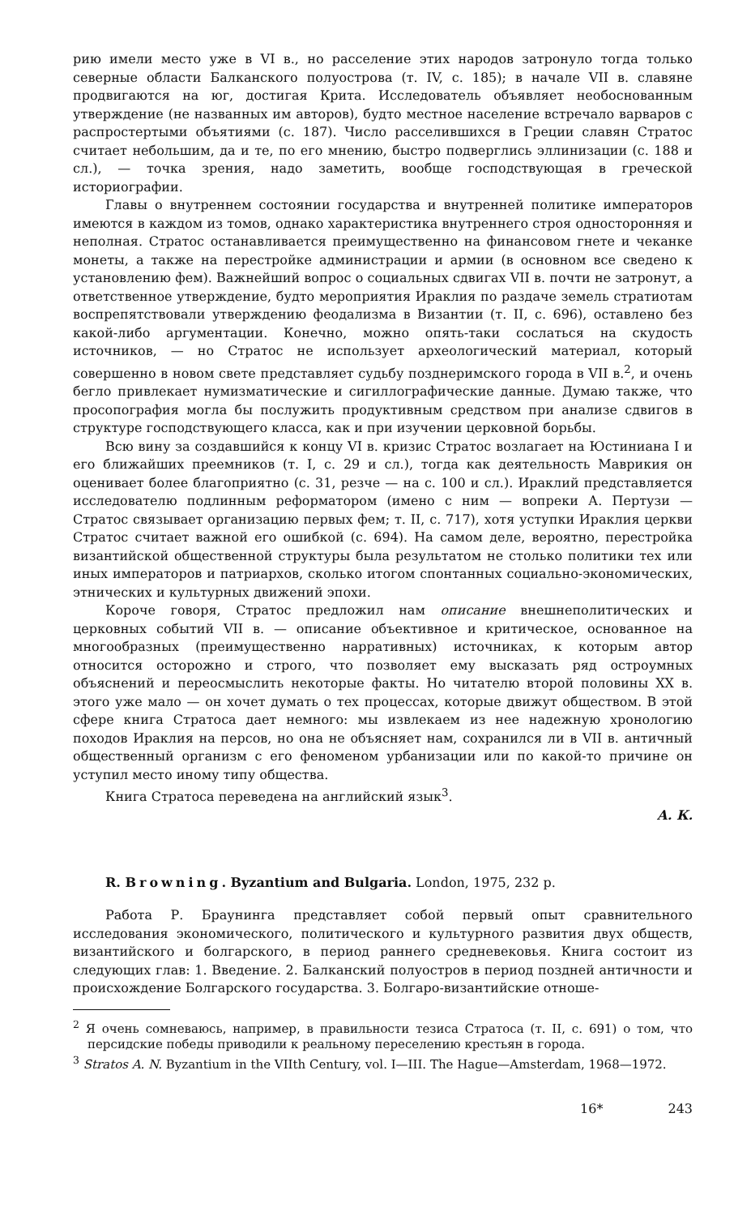рию имели место уже в VI в., но расселение этих народов затронуло тогда только северные области Балканского полуострова (т. IV, с. 185); в начале VII в. славяне продвигаются на юг, достигая Крита. Исследователь объявляет необоснованным утверждение (не названных им авторов), будто местное население встречало варваров с распростертыми объятиями (с. 187). Число расселившихся в Греции славян Стратос считает небольшим, да и те, по его мнению, быстро подверглись эллинизации (с. 188 и сл.), — точка зрения, надо заметить, вообще господствующая в греческой историографии.
Главы о внутреннем состоянии государства и внутренней политике императоров имеются в каждом из томов, однако характеристика внутреннего строя односторонняя и неполная. Стратос останавливается преимущественно на финансовом гнете и чеканке монеты, а также на перестройке администрации и армии (в основном все сведено к установлению фем). Важнейший вопрос о социальных сдвигах VII в. почти не затронут, а ответственное утверждение, будто мероприятия Ираклия по раздаче земель стратиотам воспрепятствовали утверждению феодализма в Византии (т. II, с. 696), оставлено без какой-либо аргументации. Конечно, можно опять-таки сослаться на скудость источников, — но Стратос не использует археологический материал, который совершенно в новом свете представляет судьбу позднеримского города в VII в.<sup>2</sup>, и очень бегло привлекает нумизматические и сигиллографические данные. Думаю также, что просопография могла бы послужить продуктивным средством при анализе сдвигов в структуре господствующего класса, как и при изучении церковной борьбы.
Всю вину за создавшийся к концу VI в. кризис Стратос возлагает на Юстиниана I и его ближайших преемников (т. I, с. 29 и сл.), тогда как деятельность Маврикия он оценивает более благоприятно (с. 31, резче — на с. 100 и сл.). Ираклий представляется исследователю подлинным реформатором (имено с ним — вопреки А. Пертузи — Стратос связывает организацию первых фем; т. II, с. 717), хотя уступки Ираклия церкви Стратос считает важной его ошибкой (с. 694). На самом деле, вероятно, перестройка византийской общественной структуры была результатом не столько политики тех или иных императоров и патриархов, сколько итогом спонтанных социально-экономических, этнических и культурных движений эпохи.
Короче говоря, Стратос предложил нам описание внешнеполитических и церковных событий VII в. — описание объективное и критическое, основанное на многообразных (преимущественно нарративных) источниках, к которым автор относится осторожно и строго, что позволяет ему высказать ряд остроумных объяснений и переосмыслить некоторые факты. Но читателю второй половины XX в. этого уже мало — он хочет думать о тех процессах, которые движут обществом. В этой сфере книга Стратоса дает немного: мы извлекаем из нее надежную хронологию походов Ираклия на персов, но она не объясняет нам, сохранился ли в VII в. античный общественный организм с его феноменом урбанизации или по какой-то причине он уступил место иному типу общества.
Книга Стратоса переведена на английский язык<sup>3</sup>.
А. К.
R. Browning. Byzantium and Bulgaria. London, 1975, 232 p.
Работа Р. Браунинга представляет собой первый опыт сравнительного исследования экономического, политического и культурного развития двух обществ, византийского и болгарского, в период раннего средневековья. Книга состоит из следующих глав: 1. Введение. 2. Балканский полуостров в период поздней античности и происхождение Болгарского государства. 3. Болгаро-византийские отноше-
<sup>2</sup> Я очень сомневаюсь, например, в правильности тезиса Стратоса (т. II, с. 691) о том, что персидские победы приводили к реальному переселению крестьян в города.
<sup>3</sup> Stratos A. N. Byzantium in the VIIth Century, vol. I—III. The Hague—Amsterdam, 1968—1972.
16* 243